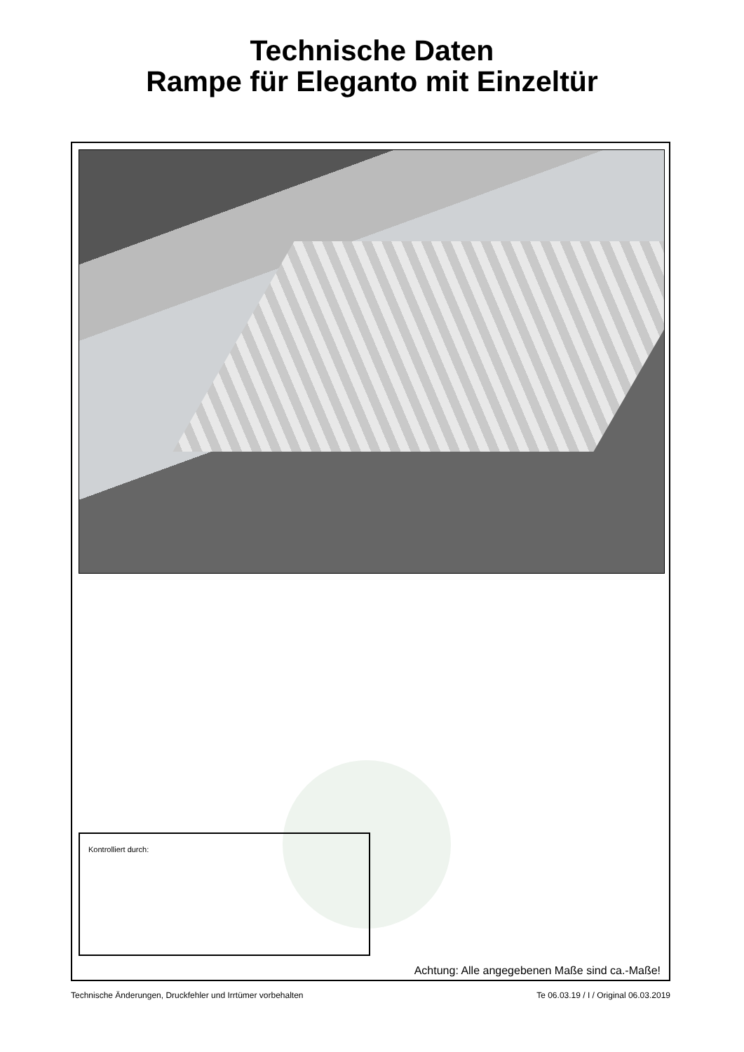Technische Daten
Rampe für Eleganto mit Einzeltür
Kontrolliert durch:
Achtung: Alle angegebenen Maße sind ca.-Maße!
Technische Änderungen, Druckfehler und Irrtümer vorbehalten Te 06.03.19 / I / Original 06.03.2019